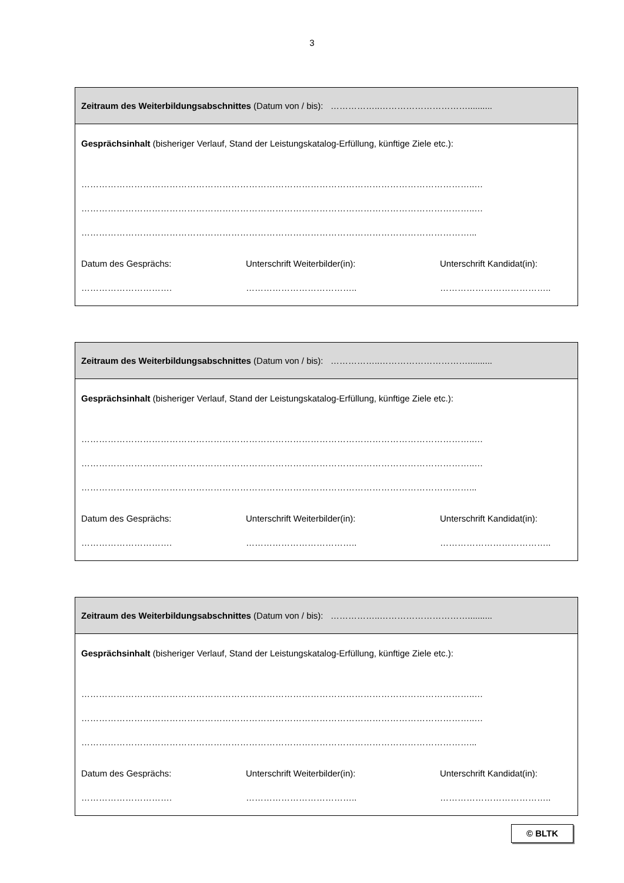3
| Zeitraum des Weiterbildungsabschnittes (Datum von / bis): ……………..………………………….......... |
| Gesprächsinhalt (bisheriger Verlauf, Stand der Leistungskatalog-Erfüllung, künftige Ziele etc.): ……………………………………………………………………………………………………………………..… ……………………………………………………………………………………………………………………..… ……………………………………………………………………………………………………………………... Datum des Gesprächs: Unterschrift Weiterbilder(in): Unterschrift Kandidat(in): …………………………. ……………………………….. ……………………………….. |
| Zeitraum des Weiterbildungsabschnittes (Datum von / bis): ……………..………………………….......... |
| Gesprächsinhalt (bisheriger Verlauf, Stand der Leistungskatalog-Erfüllung, künftige Ziele etc.): ……………………………………………………………………………………………………………………..… ……………………………………………………………………………………………………………………..… ……………………………………………………………………………………………………………………... Datum des Gesprächs: Unterschrift Weiterbilder(in): Unterschrift Kandidat(in): …………………………. ……………………………….. ……………………………….. |
| Zeitraum des Weiterbildungsabschnittes (Datum von / bis): ……………..………………………….......... |
| Gesprächsinhalt (bisheriger Verlauf, Stand der Leistungskatalog-Erfüllung, künftige Ziele etc.): ……………………………………………………………………………………………………………………..… ……………………………………………………………………………………………………………………..… ……………………………………………………………………………………………………………………... Datum des Gesprächs: Unterschrift Weiterbilder(in): Unterschrift Kandidat(in): …………………………. ……………………………….. ……………………………….. |
© BLTK